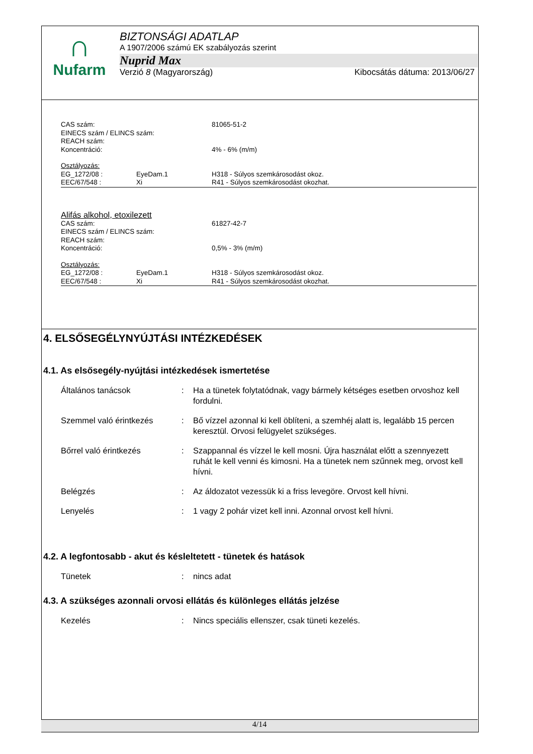∩
Nufarm
BIZTONSÁGI ADATLAP
A 1907/2006 számú EK szabályozás szerint
Nuprid Max
Verzió 8 (Magyarország) Kibocsátás dátuma: 2013/06/27
| CAS szám: | | 81065-51-2 |
| EINECS szám / ELINCS szám: | | |
| REACH szám: | | |
| Koncentráció: | | 4% - 6% (m/m) |
| Osztályozás: | | |
| EG_1272/08 : | EyeDam.1 | H318 - Súlyos szemkárosodást okoz. |
| EEC/67/548 : | Xi | R41 - Súlyos szemkárosodást okozhat. |
| Alifás alkohol, etoxilezett | | |
| CAS szám: | | 61827-42-7 |
| EINECS szám / ELINCS szám: | | |
| REACH szám: | | |
| Koncentráció: | | 0,5% - 3% (m/m) |
| Osztályozás: | | |
| EG_1272/08 : | EyeDam.1 | H318 - Súlyos szemkárosodást okoz. |
| EEC/67/548 : | Xi | R41 - Súlyos szemkárosodást okozhat. |
4. ELSŐSEGÉLYNYÚJTÁSI INTÉZKEDÉSEK
4.1. As elsősegély-nyújtási intézkedések ismertetése
| Általános tanácsok | : | Ha a tünetek folytatódnak, vagy bármely kétséges esetben orvoshoz kell fordulni. |
| Szemmel való érintkezés | : | Bő vízzel azonnal ki kell öblíteni, a szemhéj alatt is, legalább 15 percen keresztül. Orvosi felügyelet szükséges. |
| Bőrrel való érintkezés | : | Szappannal és vízzel le kell mosni. Újra használat előtt a szennyezett ruhát le kell venni és kimosni. Ha a tünetek nem szűnnek meg, orvost kell hívni. |
| Belégzés | : | Az áldozatot vezessük ki a friss levegöre. Orvost kell hívni. |
| Lenyelés | : | 1 vagy 2 pohár vizet kell inni. Azonnal orvost kell hívni. |
4.2. A legfontosabb - akut és késleltetett - tünetek és hatások
| Tünetek | : | nincs adat |
4.3. A szükséges azonnali orvosi ellátás és különleges ellátás jelzése
| Kezelés | : | Nincs speciális ellenszer, csak tüneti kezelés. |
4/14